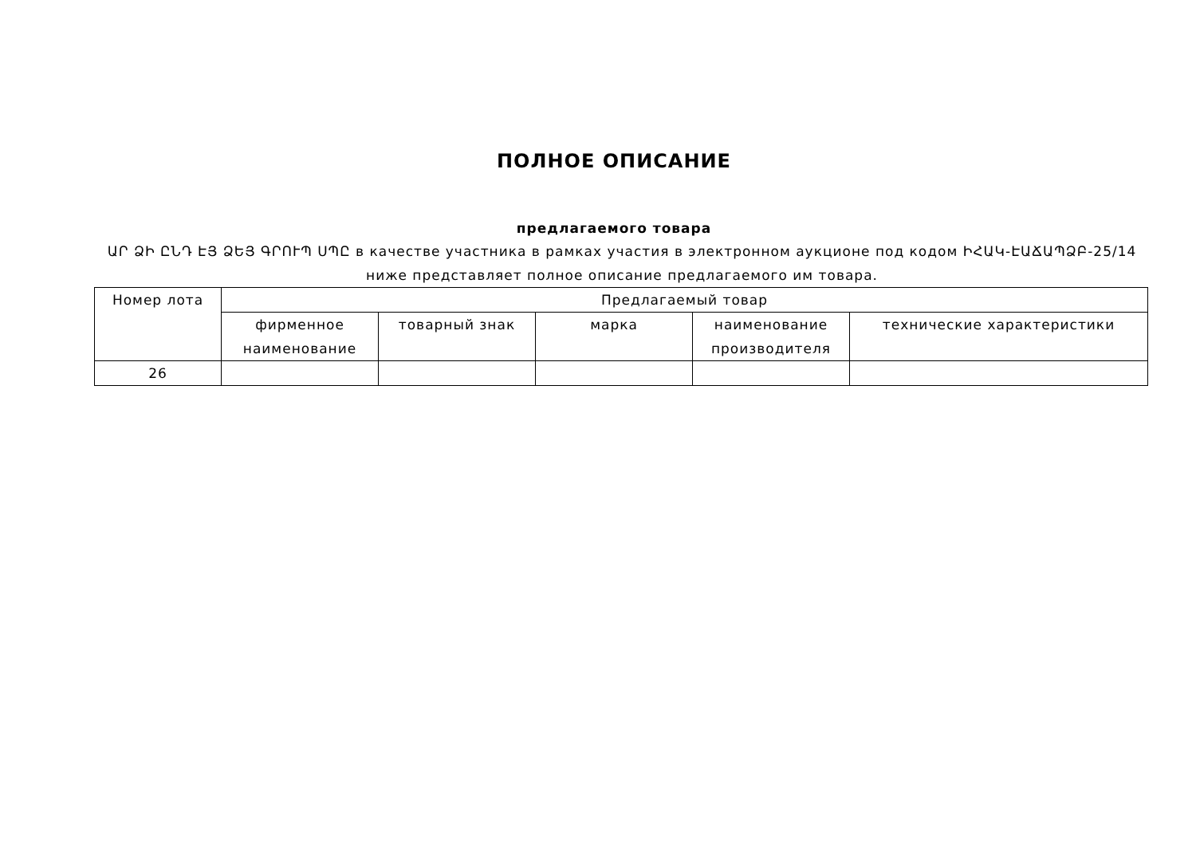ПОЛНОЕ ОПИСАНИЕ
предлагаемого товара
ԱՐ ՁԻ ԸՆԴ ԷՅ ՁԵՅ ԳՐՈՒՊ ՍՊԸ в качестве участника в рамках участия в электронном аукционе под кодом ԻՀԱԿ-ԷԱՃԱՊՁԲ-25/14 ниже представляет полное описание предлагаемого им товара.
| Номер лота | Предлагаемый товар | | | | |
| --- | --- | --- | --- | --- | --- |
| | фирменное наименование | товарный знак | марка | наименование производителя | технические характеристики |
| 26 | | | | | |